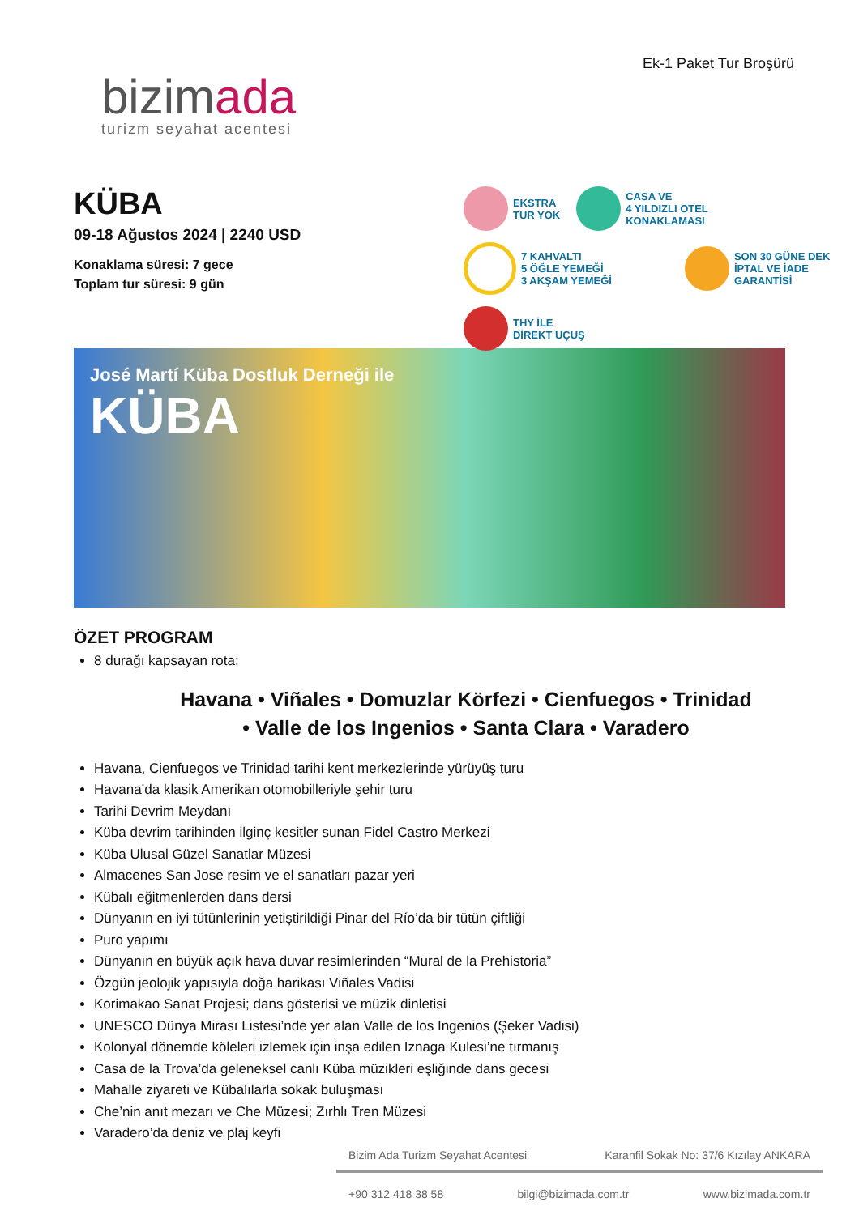bizimada
turizm seyahat acentesi
Ek-1 Paket Tur Broşürü
KÜBA
09-18 Ağustos 2024 | 2240 USD
Konaklama süresi: 7 gece
Toplam tur süresi: 9 gün
EKSTRA
TUR YOK
CASA VE
4 YILDIZLI OTEL
KONAKLAMASI
7 KAHVALTI
5 ÖĞLE YEMEĞİ
3 AKŞAM YEMEĞİ
SON 30 GÜNE DEK
İPTAL VE İADE
GARANTİSİ
THY İLE
DİREKT UÇUŞ
José Martí Küba Dostluk Derneği ile
KÜBA
ÖZET PROGRAM
8 durağı kapsayan rota:
Havana • Viñales • Domuzlar Körfezi • Cienfuegos • Trinidad
• Valle de los Ingenios • Santa Clara • Varadero
Havana, Cienfuegos ve Trinidad tarihi kent merkezlerinde yürüyüş turu
Havana’da klasik Amerikan otomobilleriyle şehir turu
Tarihi Devrim Meydanı
Küba devrim tarihinden ilginç kesitler sunan Fidel Castro Merkezi
Küba Ulusal Güzel Sanatlar Müzesi
Almacenes San Jose resim ve el sanatları pazar yeri
Kübalı eğitmenlerden dans dersi
Dünyanın en iyi tütünlerinin yetiştirildiği Pinar del Río’da bir tütün çiftliği
Puro yapımı
Dünyanın en büyük açık hava duvar resimlerinden “Mural de la Prehistoria”
Özgün jeolojik yapısıyla doğa harikası Viñales Vadisi
Korimakao Sanat Projesi; dans gösterisi ve müzik dinletisi
UNESCO Dünya Mirası Listesi’nde yer alan Valle de los Ingenios (Şeker Vadisi)
Kolonyal dönemde köleleri izlemek için inşa edilen Iznaga Kulesi’ne tırmanış
Casa de la Trova’da geleneksel canlı Küba müzikleri eşliğinde dans gecesi
Mahalle ziyareti ve Kübalılarla sokak buluşması
Che’nin anıt mezarı ve Che Müzesi; Zırhlı Tren Müzesi
Varadero’da deniz ve plaj keyfi
Bizim Ada Turizm Seyahat Acentesi Karanfil Sokak No: 37/6 Kızılay ANKARA
+90 312 418 38 58 bilgi@bizimada.com.tr www.bizimada.com.tr